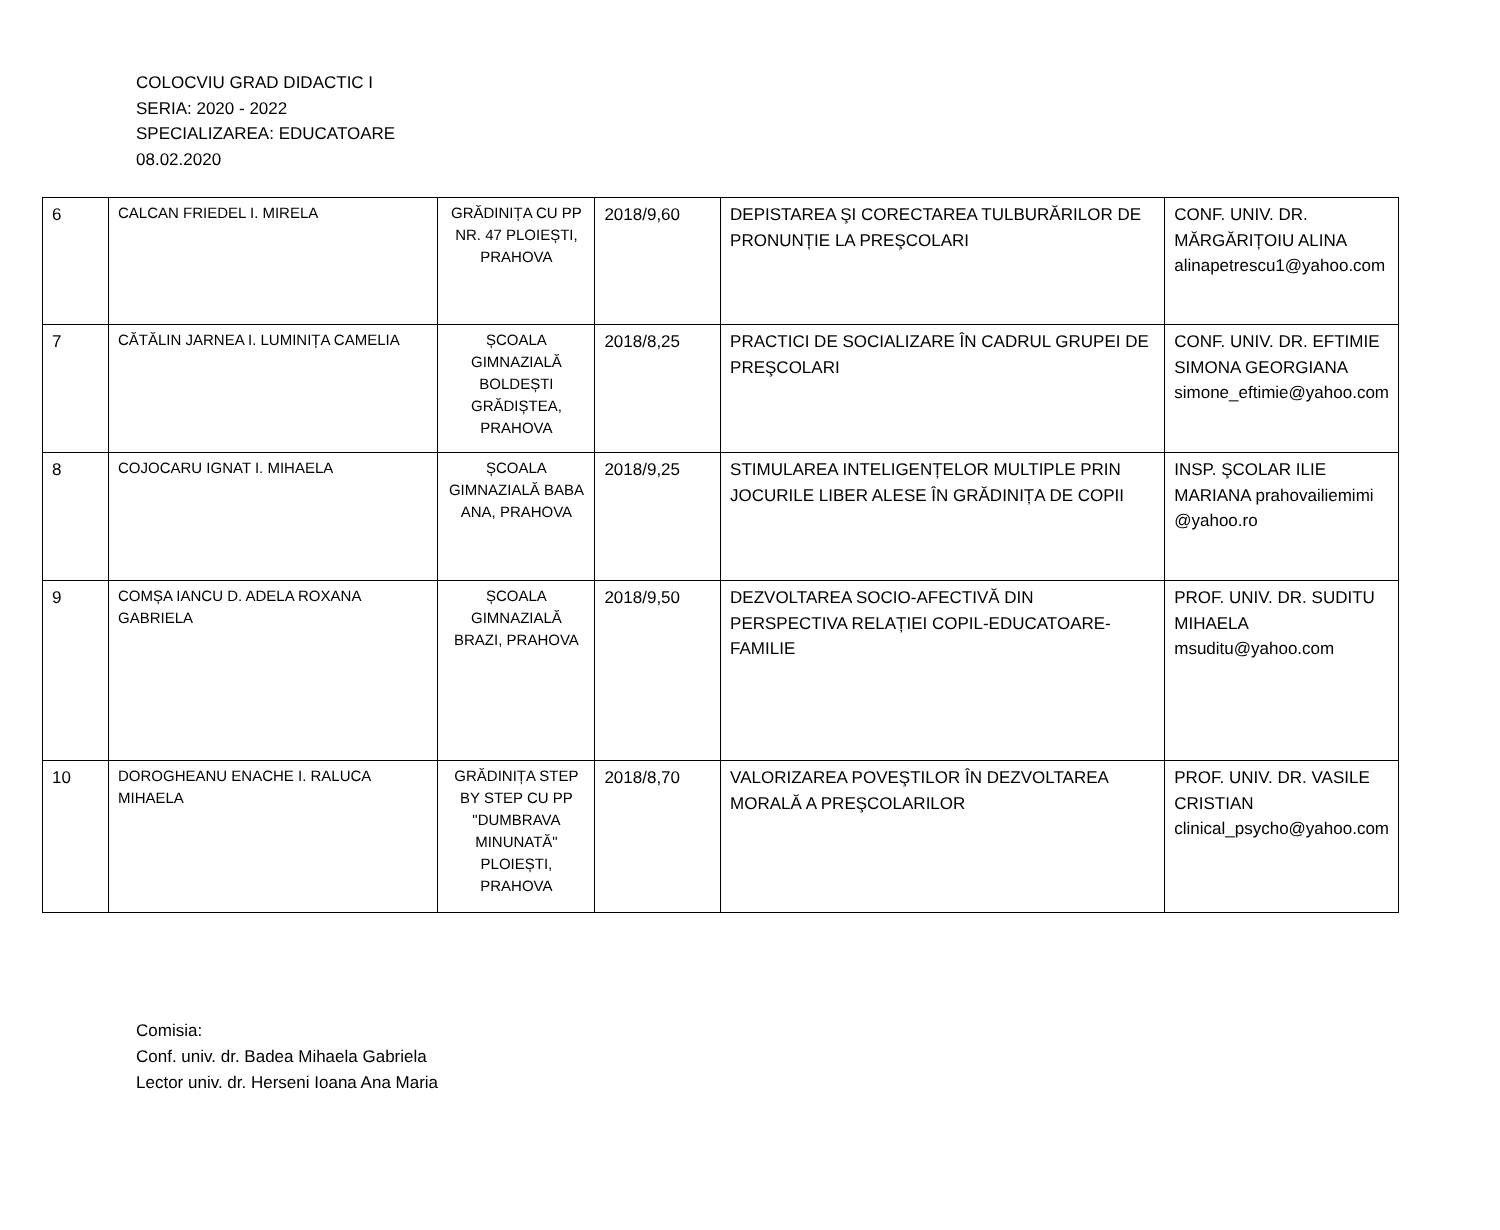COLOCVIU GRAD DIDACTIC I
SERIA: 2020 - 2022
SPECIALIZAREA: EDUCATOARE
08.02.2020
| 6 | CALCAN FRIEDEL I. MIRELA | GRĂDINIȚA CU PP NR. 47 PLOIEȘTI, PRAHOVA | 2018/9,60 | DEPISTAREA ŞI CORECTAREA TULBURĂRILOR DE PRONUNȚIE LA PREŞCOLARI | CONF. UNIV. DR. MĂRGĂRIȚOIU ALINA alinapetrescu1@yahoo.com |
| 7 | CĂTĂLIN JARNEA I. LUMINIȚA CAMELIA | ȘCOALA GIMNAZIALĂ BOLDEȘTI GRĂDIȘTEA, PRAHOVA | 2018/8,25 | PRACTICI DE SOCIALIZARE ÎN CADRUL GRUPEI DE PREŞCOLARI | CONF. UNIV. DR. EFTIMIE SIMONA GEORGIANA simone_eftimie@yahoo.com |
| 8 | COJOCARU IGNAT I. MIHAELA | ȘCOALA GIMNAZIALĂ BABA ANA, PRAHOVA | 2018/9,25 | STIMULAREA INTELIGENȚELOR MULTIPLE PRIN JOCURILE LIBER ALESE ÎN GRĂDINIȚA DE COPII | INSP. ŞCOLAR ILIE MARIANA prahovailiemimi @yahoo.ro |
| 9 | COMȘA IANCU D. ADELA ROXANA GABRIELA | ȘCOALA GIMNAZIALĂ BRAZI, PRAHOVA | 2018/9,50 | DEZVOLTAREA SOCIO-AFECTIVĂ DIN PERSPECTIVA RELAȚIEI COPIL-EDUCATOARE-FAMILIE | PROF. UNIV. DR. SUDITU MIHAELA msuditu@yahoo.com |
| 10 | DOROGHEANU ENACHE I. RALUCA MIHAELA | GRĂDINIȚA STEP BY STEP CU PP "DUMBRAVA MINUNATĂ" PLOIEȘTI, PRAHOVA | 2018/8,70 | VALORIZAREA POVEŞTILOR ÎN DEZVOLTAREA MORALĂ A PREŞCOLARILOR | PROF. UNIV. DR. VASILE CRISTIAN clinical_psycho@yahoo.com |
Comisia:
Conf. univ. dr. Badea Mihaela Gabriela
Lector univ. dr. Herseni Ioana Ana Maria